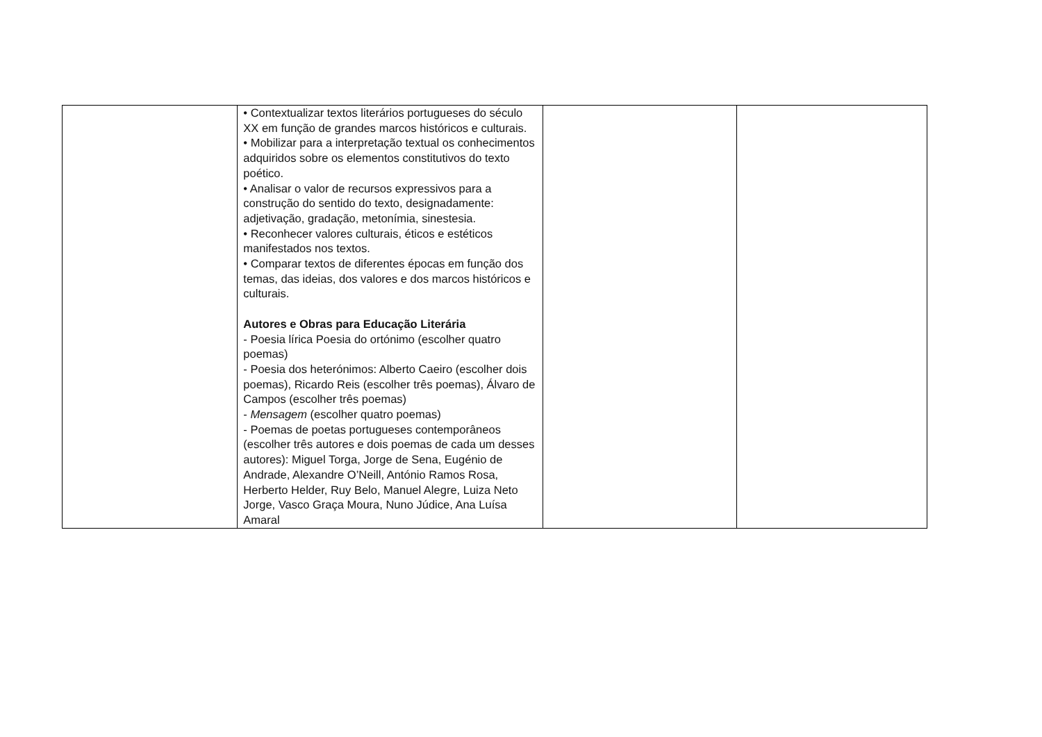| | • Contextualizar textos literários portugueses do século XX em função de grandes marcos históricos e culturais. • Mobilizar para a interpretação textual os conhecimentos adquiridos sobre os elementos constitutivos do texto poético. • Analisar o valor de recursos expressivos para a construção do sentido do texto, designadamente: adjetivação, gradação, metonímia, sinestesia. • Reconhecer valores culturais, éticos e estéticos manifestados nos textos. • Comparar textos de diferentes épocas em função dos temas, das ideias, dos valores e dos marcos históricos e culturais. Autores e Obras para Educação Literária - Poesia lírica Poesia do ortónimo (escolher quatro poemas) - Poesia dos heterónimos: Alberto Caeiro (escolher dois poemas), Ricardo Reis (escolher três poemas), Álvaro de Campos (escolher três poemas) - Mensagem (escolher quatro poemas) - Poemas de poetas portugueses contemporâneos (escolher três autores e dois poemas de cada um desses autores): Miguel Torga, Jorge de Sena, Eugénio de Andrade, Alexandre O’Neill, António Ramos Rosa, Herberto Helder, Ruy Belo, Manuel Alegre, Luiza Neto Jorge, Vasco Graça Moura, Nuno Júdice, Ana Luísa Amaral | | |